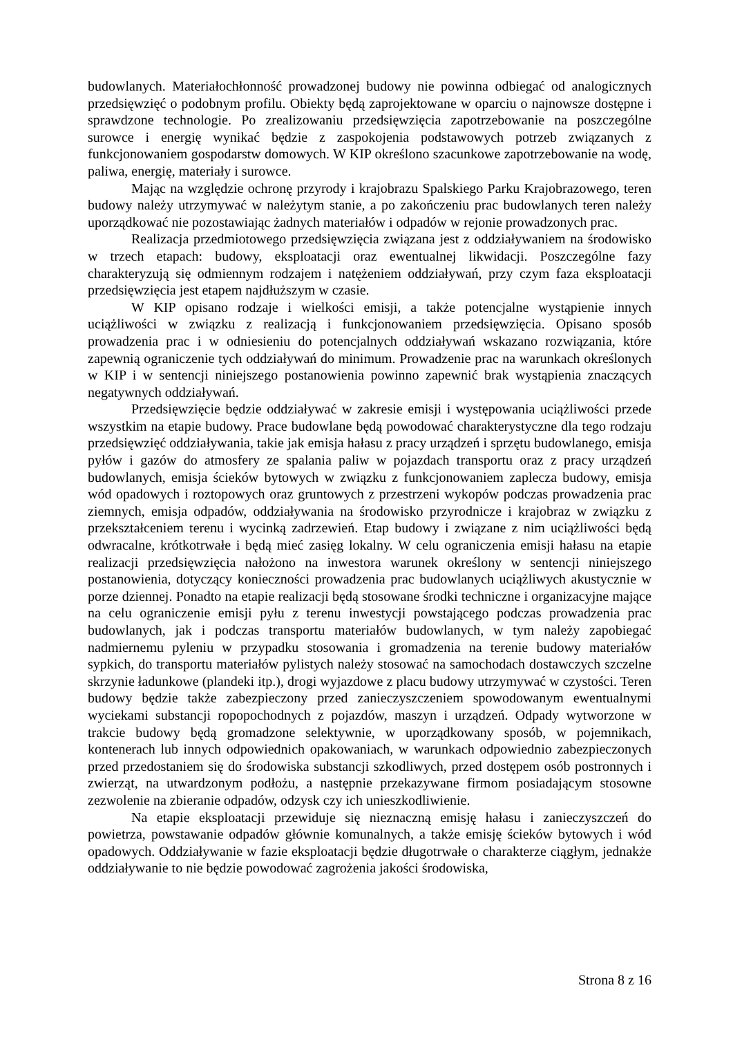budowlanych. Materiałochłonność prowadzonej budowy nie powinna odbiegać od analogicznych przedsięwzięć o podobnym profilu. Obiekty będą zaprojektowane w oparciu o najnowsze dostępne i sprawdzone technologie. Po zrealizowaniu przedsięwzięcia zapotrzebowanie na poszczególne surowce i energię wynikać będzie z zaspokojenia podstawowych potrzeb związanych z funkcjonowaniem gospodarstw domowych. W KIP określono szacunkowe zapotrzebowanie na wodę, paliwa, energię, materiały i surowce.
Mając na względzie ochronę przyrody i krajobrazu Spalskiego Parku Krajobrazowego, teren budowy należy utrzymywać w należytym stanie, a po zakończeniu prac budowlanych teren należy uporządkować nie pozostawiając żadnych materiałów i odpadów w rejonie prowadzonych prac.
Realizacja przedmiotowego przedsięwzięcia związana jest z oddziaływaniem na środowisko w trzech etapach: budowy, eksploatacji oraz ewentualnej likwidacji. Poszczególne fazy charakteryzują się odmiennym rodzajem i natężeniem oddziaływań, przy czym faza eksploatacji przedsięwzięcia jest etapem najdłuższym w czasie.
W KIP opisano rodzaje i wielkości emisji, a także potencjalne wystąpienie innych uciążliwości w związku z realizacją i funkcjonowaniem przedsięwzięcia. Opisano sposób prowadzenia prac i w odniesieniu do potencjalnych oddziaływań wskazano rozwiązania, które zapewnią ograniczenie tych oddziaływań do minimum. Prowadzenie prac na warunkach określonych w KIP i w sentencji niniejszego postanowienia powinno zapewnić brak wystąpienia znaczących negatywnych oddziaływań.
Przedsięwzięcie będzie oddziaływać w zakresie emisji i występowania uciążliwości przede wszystkim na etapie budowy. Prace budowlane będą powodować charakterystyczne dla tego rodzaju przedsięwzięć oddziaływania, takie jak emisja hałasu z pracy urządzeń i sprzętu budowlanego, emisja pyłów i gazów do atmosfery ze spalania paliw w pojazdach transportu oraz z pracy urządzeń budowlanych, emisja ścieków bytowych w związku z funkcjonowaniem zaplecza budowy, emisja wód opadowych i roztopowych oraz gruntowych z przestrzeni wykopów podczas prowadzenia prac ziemnych, emisja odpadów, oddziaływania na środowisko przyrodnicze i krajobraz w związku z przekształceniem terenu i wycinką zadrzewień. Etap budowy i związane z nim uciążliwości będą odwracalne, krótkotrwałe i będą mieć zasięg lokalny. W celu ograniczenia emisji hałasu na etapie realizacji przedsięwzięcia nałożono na inwestora warunek określony w sentencji niniejszego postanowienia, dotyczący konieczności prowadzenia prac budowlanych uciążliwych akustycznie w porze dziennej. Ponadto na etapie realizacji będą stosowane środki techniczne i organizacyjne mające na celu ograniczenie emisji pyłu z terenu inwestycji powstającego podczas prowadzenia prac budowlanych, jak i podczas transportu materiałów budowlanych, w tym należy zapobiegać nadmiernemu pyleniu w przypadku stosowania i gromadzenia na terenie budowy materiałów sypkich, do transportu materiałów pylistych należy stosować na samochodach dostawczych szczelne skrzynie ładunkowe (plandeki itp.), drogi wyjazdowe z placu budowy utrzymywać w czystości. Teren budowy będzie także zabezpieczony przed zanieczyszczeniem spowodowanym ewentualnymi wyciekami substancji ropopochodnych z pojazdów, maszyn i urządzeń. Odpady wytworzone w trakcie budowy będą gromadzone selektywnie, w uporządkowany sposób, w pojemnikach, kontenerach lub innych odpowiednich opakowaniach, w warunkach odpowiednio zabezpieczonych przed przedostaniem się do środowiska substancji szkodliwych, przed dostępem osób postronnych i zwierząt, na utwardzonym podłożu, a następnie przekazywane firmom posiadającym stosowne zezwolenie na zbieranie odpadów, odzysk czy ich unieszkodliwienie.
Na etapie eksploatacji przewiduje się nieznaczną emisję hałasu i zanieczyszczeń do powietrza, powstawanie odpadów głównie komunalnych, a także emisję ścieków bytowych i wód opadowych. Oddziaływanie w fazie eksploatacji będzie długotrwałe o charakterze ciągłym, jednakże oddziaływanie to nie będzie powodować zagrożenia jakości środowiska,
Strona 8 z 16